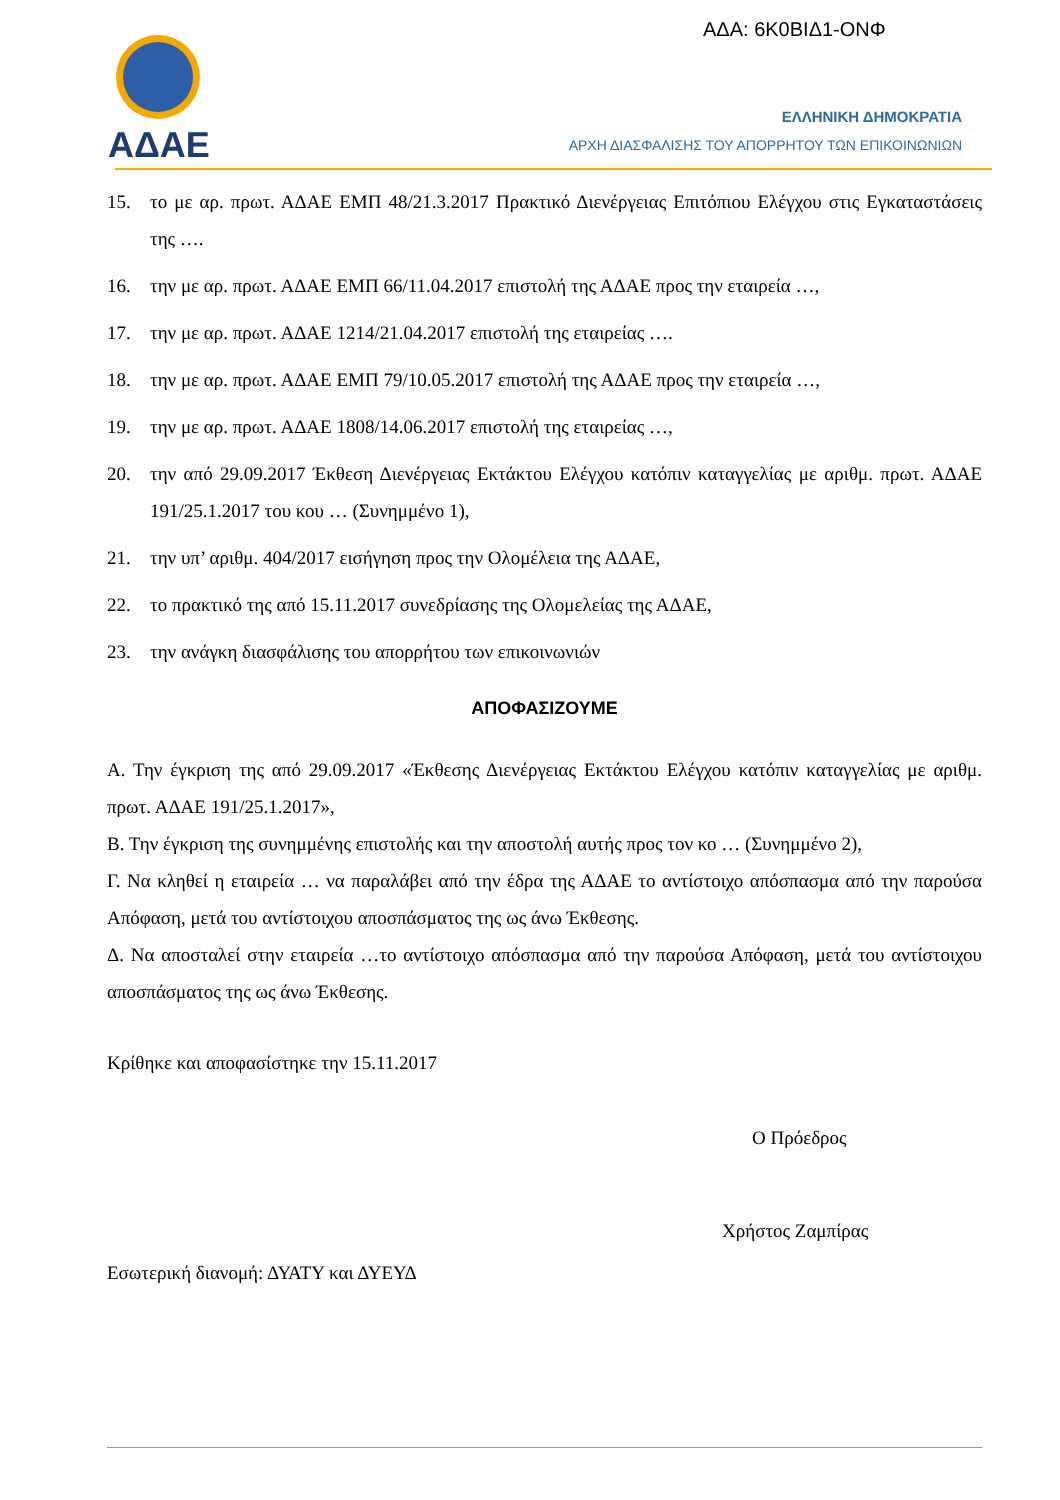ΑΔΑ: 6Κ0ΒΙΔ1-ΟΝΦ
ΑΔΑΕ
ΕΛΛΗΝΙΚΗ ΔΗΜΟΚΡΑΤΙΑ
ΑΡΧΗ ΔΙΑΣΦΑΛΙΣΗΣ ΤΟΥ ΑΠΟΡΡΗΤΟΥ ΤΩΝ ΕΠΙΚΟΙΝΩΝΙΩΝ
15. το με αρ. πρωτ. ΑΔΑΕ ΕΜΠ 48/21.3.2017 Πρακτικό Διενέργειας Επιτόπιου Ελέγχου στις Εγκαταστάσεις της ….
16. την με αρ. πρωτ. ΑΔΑΕ ΕΜΠ 66/11.04.2017 επιστολή της ΑΔΑΕ προς την εταιρεία …,
17. την με αρ. πρωτ. ΑΔΑΕ 1214/21.04.2017 επιστολή της εταιρείας ….
18. την με αρ. πρωτ. ΑΔΑΕ ΕΜΠ 79/10.05.2017 επιστολή της ΑΔΑΕ προς την εταιρεία …,
19. την με αρ. πρωτ. ΑΔΑΕ 1808/14.06.2017 επιστολή της εταιρείας …,
20. την από 29.09.2017 Έκθεση Διενέργειας Εκτάκτου Ελέγχου κατόπιν καταγγελίας με αριθμ. πρωτ. ΑΔΑΕ 191/25.1.2017 του κου … (Συνημμένο 1),
21. την υπ’ αριθμ. 404/2017 εισήγηση προς την Ολομέλεια της ΑΔΑΕ,
22. το πρακτικό της από 15.11.2017 συνεδρίασης της Ολομελείας της ΑΔΑΕ,
23. την ανάγκη διασφάλισης του απορρήτου των επικοινωνιών
ΑΠΟΦΑΣΙΖΟΥΜΕ
Α. Την έγκριση της από 29.09.2017 «Έκθεσης Διενέργειας Εκτάκτου Ελέγχου κατόπιν καταγγελίας με αριθμ. πρωτ. ΑΔΑΕ 191/25.1.2017»,
Β. Την έγκριση της συνημμένης επιστολής και την αποστολή αυτής προς τον κο … (Συνημμένο 2),
Γ. Να κληθεί η εταιρεία … να παραλάβει από την έδρα της ΑΔΑΕ το αντίστοιχο απόσπασμα από την παρούσα Απόφαση, μετά του αντίστοιχου αποσπάσματος της ως άνω Έκθεσης.
Δ. Να αποσταλεί στην εταιρεία …το αντίστοιχο απόσπασμα από την παρούσα Απόφαση, μετά του αντίστοιχου αποσπάσματος της ως άνω Έκθεσης.
Κρίθηκε και αποφασίστηκε την 15.11.2017
Ο Πρόεδρος
Χρήστος Ζαμπίρας
Εσωτερική διανομή: ΔΥΑΤΥ και ΔΥΕΥΔ